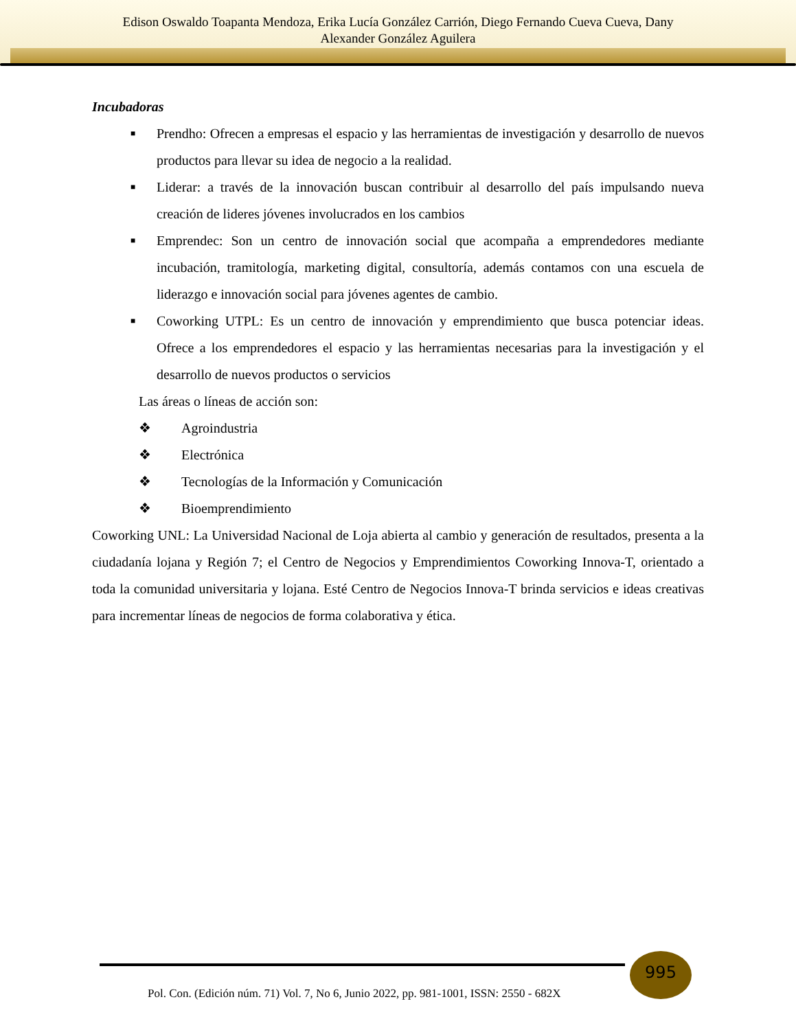Edison Oswaldo Toapanta Mendoza, Erika Lucía González Carrión, Diego Fernando Cueva Cueva, Dany
Alexander González Aguilera
Incubadoras
■ Prendho: Ofrecen a empresas el espacio y las herramientas de investigación y desarrollo de nuevos productos para llevar su idea de negocio a la realidad.
■ Liderar: a través de la innovación buscan contribuir al desarrollo del país impulsando nueva creación de lideres jóvenes involucrados en los cambios
■ Emprendec: Son un centro de innovación social que acompaña a emprendedores mediante incubación, tramitología, marketing digital, consultoría, además contamos con una escuela de liderazgo e innovación social para jóvenes agentes de cambio.
■ Coworking UTPL: Es un centro de innovación y emprendimiento que busca potenciar ideas. Ofrece a los emprendedores el espacio y las herramientas necesarias para la investigación y el desarrollo de nuevos productos o servicios
Las áreas o líneas de acción son:
❖ Agroindustria
❖ Electrónica
❖ Tecnologías de la Información y Comunicación
❖ Bioemprendimiento
Coworking UNL: La Universidad Nacional de Loja abierta al cambio y generación de resultados, presenta a la ciudadanía lojana y Región 7; el Centro de Negocios y Emprendimientos Coworking Innova-T, orientado a toda la comunidad universitaria y lojana. Esté Centro de Negocios Innova-T brinda servicios e ideas creativas para incrementar líneas de negocios de forma colaborativa y ética.
995
Pol. Con. (Edición núm. 71) Vol. 7, No 6, Junio 2022, pp. 981-1001, ISSN: 2550 - 682X